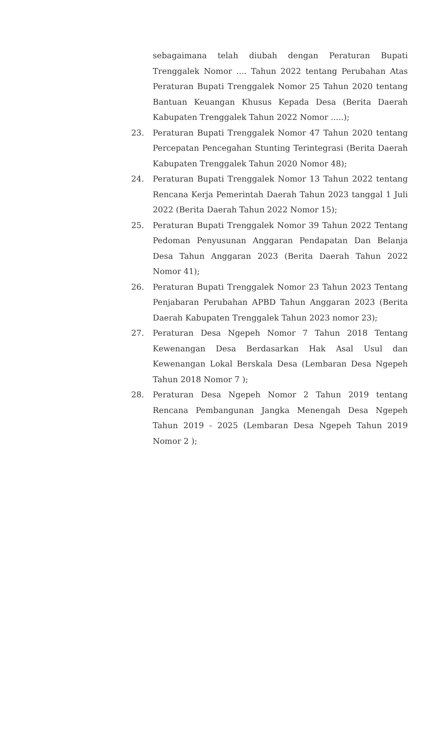sebagaimana telah diubah dengan Peraturan Bupati Trenggalek Nomor .... Tahun 2022 tentang Perubahan Atas Peraturan Bupati Trenggalek Nomor 25 Tahun 2020 tentang Bantuan Keuangan Khusus Kepada Desa (Berita Daerah Kabupaten Trenggalek Tahun 2022 Nomor .....);
23. Peraturan Bupati Trenggalek Nomor 47 Tahun 2020 tentang Percepatan Pencegahan Stunting Terintegrasi (Berita Daerah Kabupaten Trenggalek Tahun 2020 Nomor 48);
24. Peraturan Bupati Trenggalek Nomor 13 Tahun 2022 tentang Rencana Kerja Pemerintah Daerah Tahun 2023 tanggal 1 Juli 2022 (Berita Daerah Tahun 2022 Nomor 15);
25. Peraturan Bupati Trenggalek Nomor 39 Tahun 2022 Tentang Pedoman Penyusunan Anggaran Pendapatan Dan Belanja Desa Tahun Anggaran 2023 (Berita Daerah Tahun 2022 Nomor 41);
26. Peraturan Bupati Trenggalek Nomor 23 Tahun 2023 Tentang Penjabaran Perubahan APBD Tahun Anggaran 2023 (Berita Daerah Kabupaten Trenggalek Tahun 2023 nomor 23);
27. Peraturan Desa Ngepeh Nomor 7 Tahun 2018 Tentang Kewenangan Desa Berdasarkan Hak Asal Usul dan Kewenangan Lokal Berskala Desa (Lembaran Desa Ngepeh Tahun 2018 Nomor 7 );
28. Peraturan Desa Ngepeh Nomor 2 Tahun 2019 tentang Rencana Pembangunan Jangka Menengah Desa Ngepeh Tahun 2019 - 2025 (Lembaran Desa Ngepeh Tahun 2019 Nomor 2 );